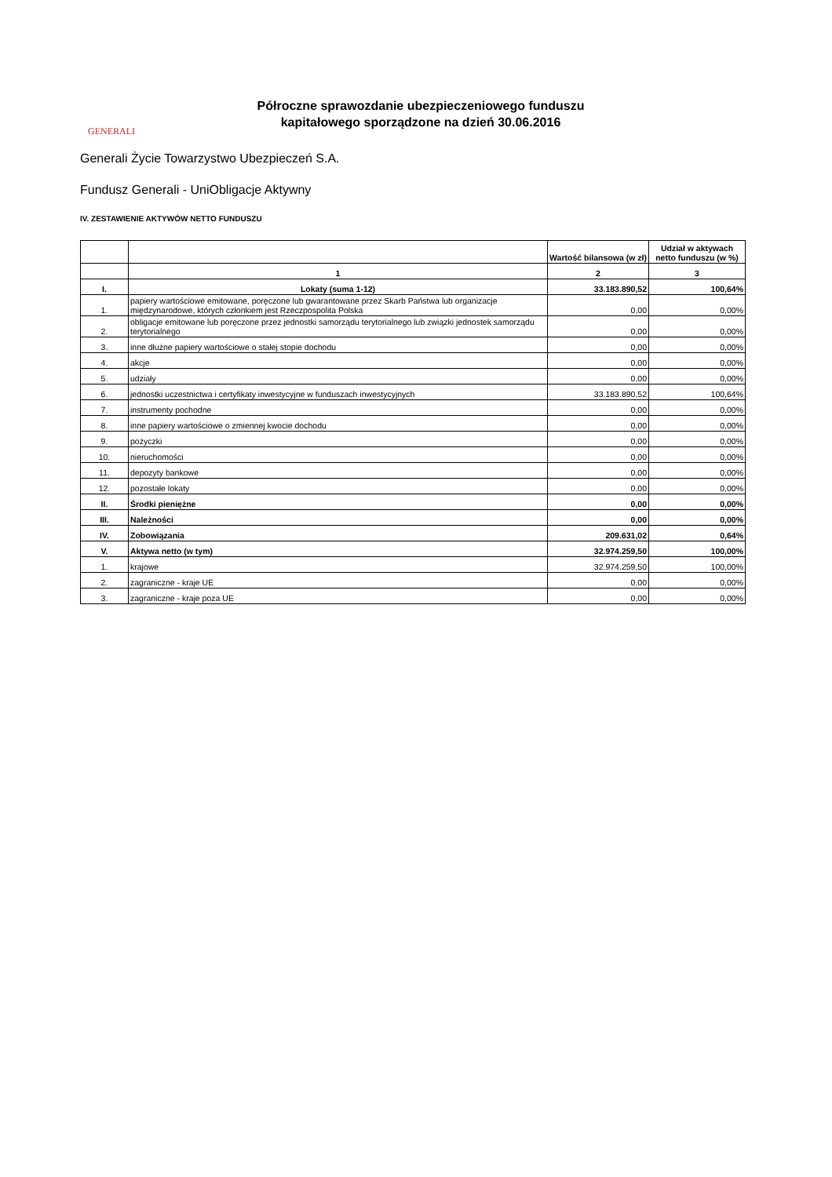GENERALI
Półroczne sprawozdanie ubezpieczeniowego funduszu
kapitałowego sporządzone na dzień 30.06.2016
Generali Życie Towarzystwo Ubezpieczeń S.A.
Fundusz Generali - UniObligacje Aktywny
IV. ZESTAWIENIE AKTYWÓW NETTO FUNDUSZU
| | | Wartość bilansowa (w zł) | Udział w aktywach netto funduszu (w %) |
| --- | --- | --- | --- |
| | 1 | 2 | 3 |
| I. | Lokaty (suma 1-12) | 33.183.890,52 | 100,64% |
| 1. | papiery wartościowe emitowane, poręczone lub gwarantowane przez Skarb Państwa lub organizacje międzynarodowe, których członkiem jest Rzeczpospolita Polska | 0,00 | 0,00% |
| 2. | obligacje emitowane lub poręczone przez jednostki samorządu terytorialnego lub związki jednostek samorządu terytorialnego | 0,00 | 0,00% |
| 3. | inne dłużne papiery wartościowe o stałej stopie dochodu | 0,00 | 0,00% |
| 4. | akcje | 0,00 | 0,00% |
| 5. | udziały | 0,00 | 0,00% |
| 6. | jednostki uczestnictwa i certyfikaty inwestycyjne w funduszach inwestycyjnych | 33.183.890,52 | 100,64% |
| 7. | instrumenty pochodne | 0,00 | 0,00% |
| 8. | inne papiery wartościowe o zmiennej kwocie dochodu | 0,00 | 0,00% |
| 9. | pożyczki | 0,00 | 0,00% |
| 10. | nieruchomości | 0,00 | 0,00% |
| 11. | depozyty bankowe | 0,00 | 0,00% |
| 12. | pozostałe lokaty | 0,00 | 0,00% |
| II. | Środki pieniężne | 0,00 | 0,00% |
| III. | Należności | 0,00 | 0,00% |
| IV. | Zobowiązania | 209.631,02 | 0,64% |
| V. | Aktywa netto (w tym) | 32.974.259,50 | 100,00% |
| 1. | krajowe | 32.974.259,50 | 100,00% |
| 2. | zagraniczne - kraje UE | 0,00 | 0,00% |
| 3. | zagraniczne - kraje poza UE | 0,00 | 0,00% |